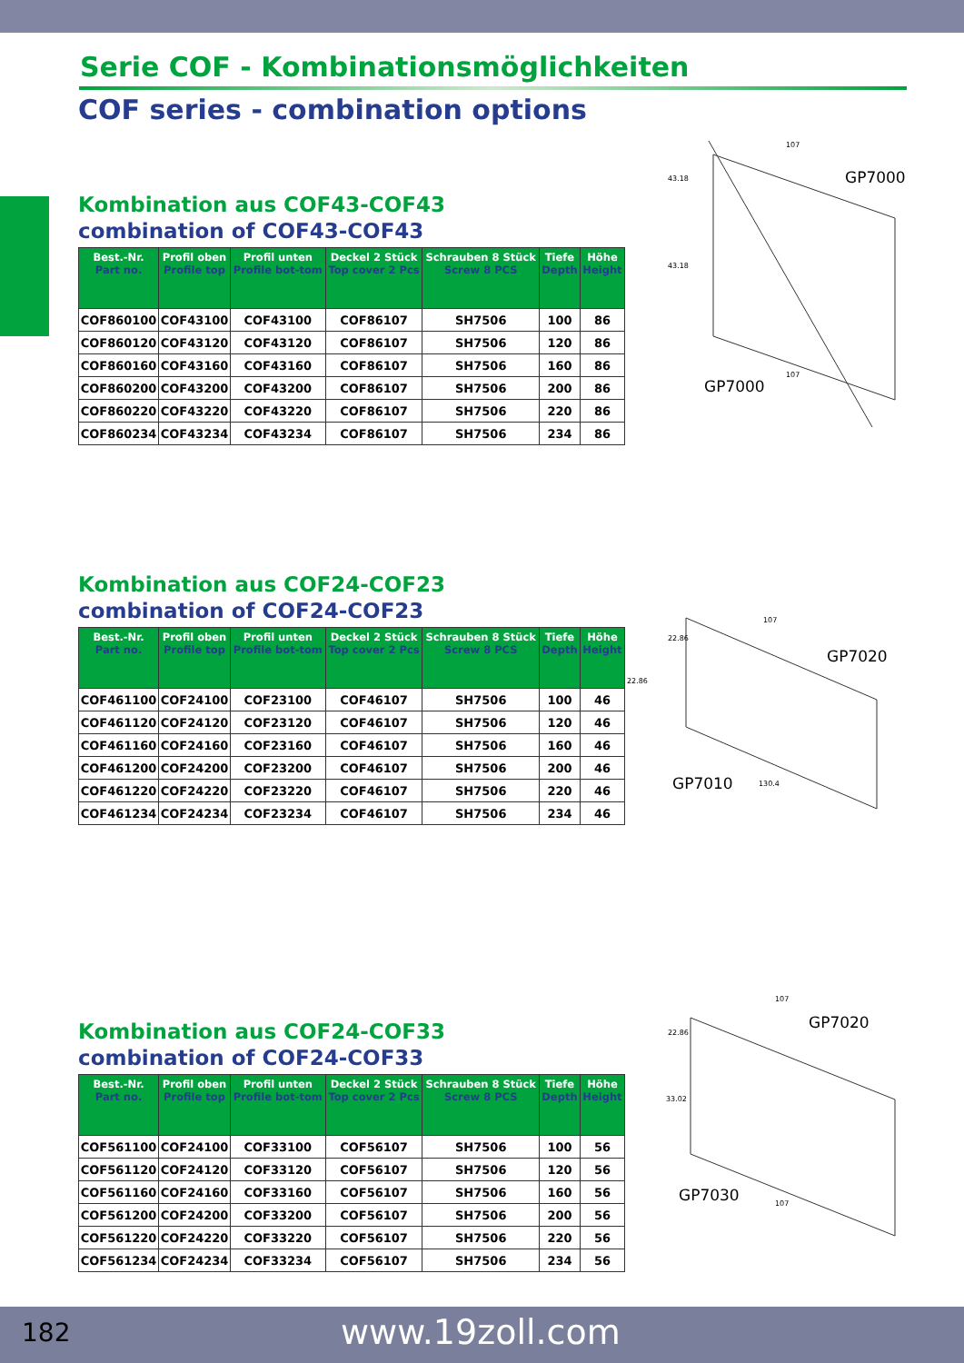Serie COF - Kombinationsmöglichkeiten
COF series - combination options
Kombination aus COF43-COF43
combination of COF43-COF43
| Best.-Nr. Part no. | Profil oben Profile top | Profil unten Profile bot-tom | Deckel 2 Stück Top cover 2 Pcs | Schrauben 8 Stück Screw 8 PCS | Tiefe Depth | Höhe Height |
| --- | --- | --- | --- | --- | --- | --- |
| COF860100 | COF43100 | COF43100 | COF86107 | SH7506 | 100 | 86 |
| COF860120 | COF43120 | COF43120 | COF86107 | SH7506 | 120 | 86 |
| COF860160 | COF43160 | COF43160 | COF86107 | SH7506 | 160 | 86 |
| COF860200 | COF43200 | COF43200 | COF86107 | SH7506 | 200 | 86 |
| COF860220 | COF43220 | COF43220 | COF86107 | SH7506 | 220 | 86 |
| COF860234 | COF43234 | COF43234 | COF86107 | SH7506 | 234 | 86 |
Kombination aus COF24-COF23
combination of COF24-COF23
| Best.-Nr. Part no. | Profil oben Profile top | Profil unten Profile bot-tom | Deckel 2 Stück Top cover 2 Pcs | Schrauben 8 Stück Screw 8 PCS | Tiefe Depth | Höhe Height |
| --- | --- | --- | --- | --- | --- | --- |
| COF461100 | COF24100 | COF23100 | COF46107 | SH7506 | 100 | 46 |
| COF461120 | COF24120 | COF23120 | COF46107 | SH7506 | 120 | 46 |
| COF461160 | COF24160 | COF23160 | COF46107 | SH7506 | 160 | 46 |
| COF461200 | COF24200 | COF23200 | COF46107 | SH7506 | 200 | 46 |
| COF461220 | COF24220 | COF23220 | COF46107 | SH7506 | 220 | 46 |
| COF461234 | COF24234 | COF23234 | COF46107 | SH7506 | 234 | 46 |
Kombination aus COF24-COF33
combination of COF24-COF33
| Best.-Nr. Part no. | Profil oben Profile top | Profil unten Profile bot-tom | Deckel 2 Stück Top cover 2 Pcs | Schrauben 8 Stück Screw 8 PCS | Tiefe Depth | Höhe Height |
| --- | --- | --- | --- | --- | --- | --- |
| COF561100 | COF24100 | COF33100 | COF56107 | SH7506 | 100 | 56 |
| COF561120 | COF24120 | COF33120 | COF56107 | SH7506 | 120 | 56 |
| COF561160 | COF24160 | COF33160 | COF56107 | SH7506 | 160 | 56 |
| COF561200 | COF24200 | COF33200 | COF56107 | SH7506 | 200 | 56 |
| COF561220 | COF24220 | COF33220 | COF56107 | SH7506 | 220 | 56 |
| COF561234 | COF24234 | COF33234 | COF56107 | SH7506 | 234 | 56 |
GP7000
GP7000
107
43.18
43.18
107
GP7020
GP7010
107
22.86
22.86
130.4
GP7020
GP7030
107
22.86
33.02
107
182 www.19zoll.com